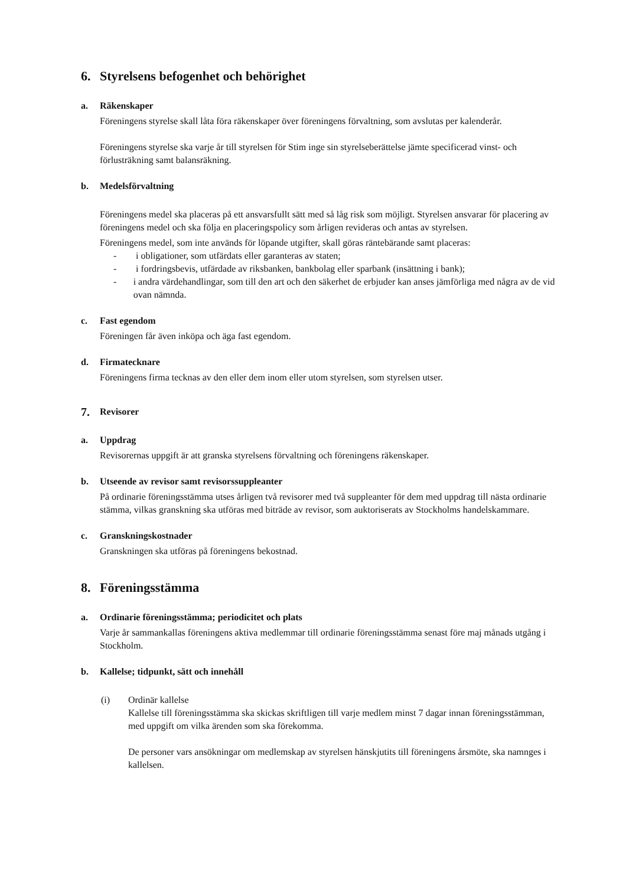6. Styrelsens befogenhet och behörighet
a. Räkenskaper
Föreningens styrelse skall låta föra räkenskaper över föreningens förvaltning, som avslutas per kalenderår.
Föreningens styrelse ska varje år till styrelsen för Stim inge sin styrelseberättelse jämte specificerad vinst- och förlusträkning samt balansräkning.
b. Medelsförvaltning
Föreningens medel ska placeras på ett ansvarsfullt sätt med så låg risk som möjligt. Styrelsen ansvarar för placering av föreningens medel och ska följa en placeringspolicy som årligen revideras och antas av styrelsen.
Föreningens medel, som inte används för löpande utgifter, skall göras räntebärande samt placeras:
- i obligationer, som utfärdats eller garanteras av staten;
- i fordringsbevis, utfärdade av riksbanken, bankbolag eller sparbank (insättning i bank);
- i andra värdehandlingar, som till den art och den säkerhet de erbjuder kan anses jämförliga med några av de vid ovan nämnda.
c. Fast egendom
Föreningen får även inköpa och äga fast egendom.
d. Firmatecknare
Föreningens firma tecknas av den eller dem inom eller utom styrelsen, som styrelsen utser.
7. Revisorer
a. Uppdrag
Revisorernas uppgift är att granska styrelsens förvaltning och föreningens räkenskaper.
b. Utseende av revisor samt revisorssuppleanter
På ordinarie föreningsstämma utses årligen två revisorer med två suppleanter för dem med uppdrag till nästa ordinarie stämma, vilkas granskning ska utföras med biträde av revisor, som auktoriserats av Stockholms handelskammare.
c. Granskningskostnader
Granskningen ska utföras på föreningens bekostnad.
8. Föreningsstämma
a. Ordinarie föreningsstämma; periodicitet och plats
Varje år sammankallas föreningens aktiva medlemmar till ordinarie föreningsstämma senast före maj månads utgång i Stockholm.
b. Kallelse; tidpunkt, sätt och innehåll
(i) Ordinär kallelse
Kallelse till föreningsstämma ska skickas skriftligen till varje medlem minst 7 dagar innan föreningsstämman, med uppgift om vilka ärenden som ska förekomma.
De personer vars ansökningar om medlemskap av styrelsen hänskjutits till föreningens årsmöte, ska namnges i kallelsen.